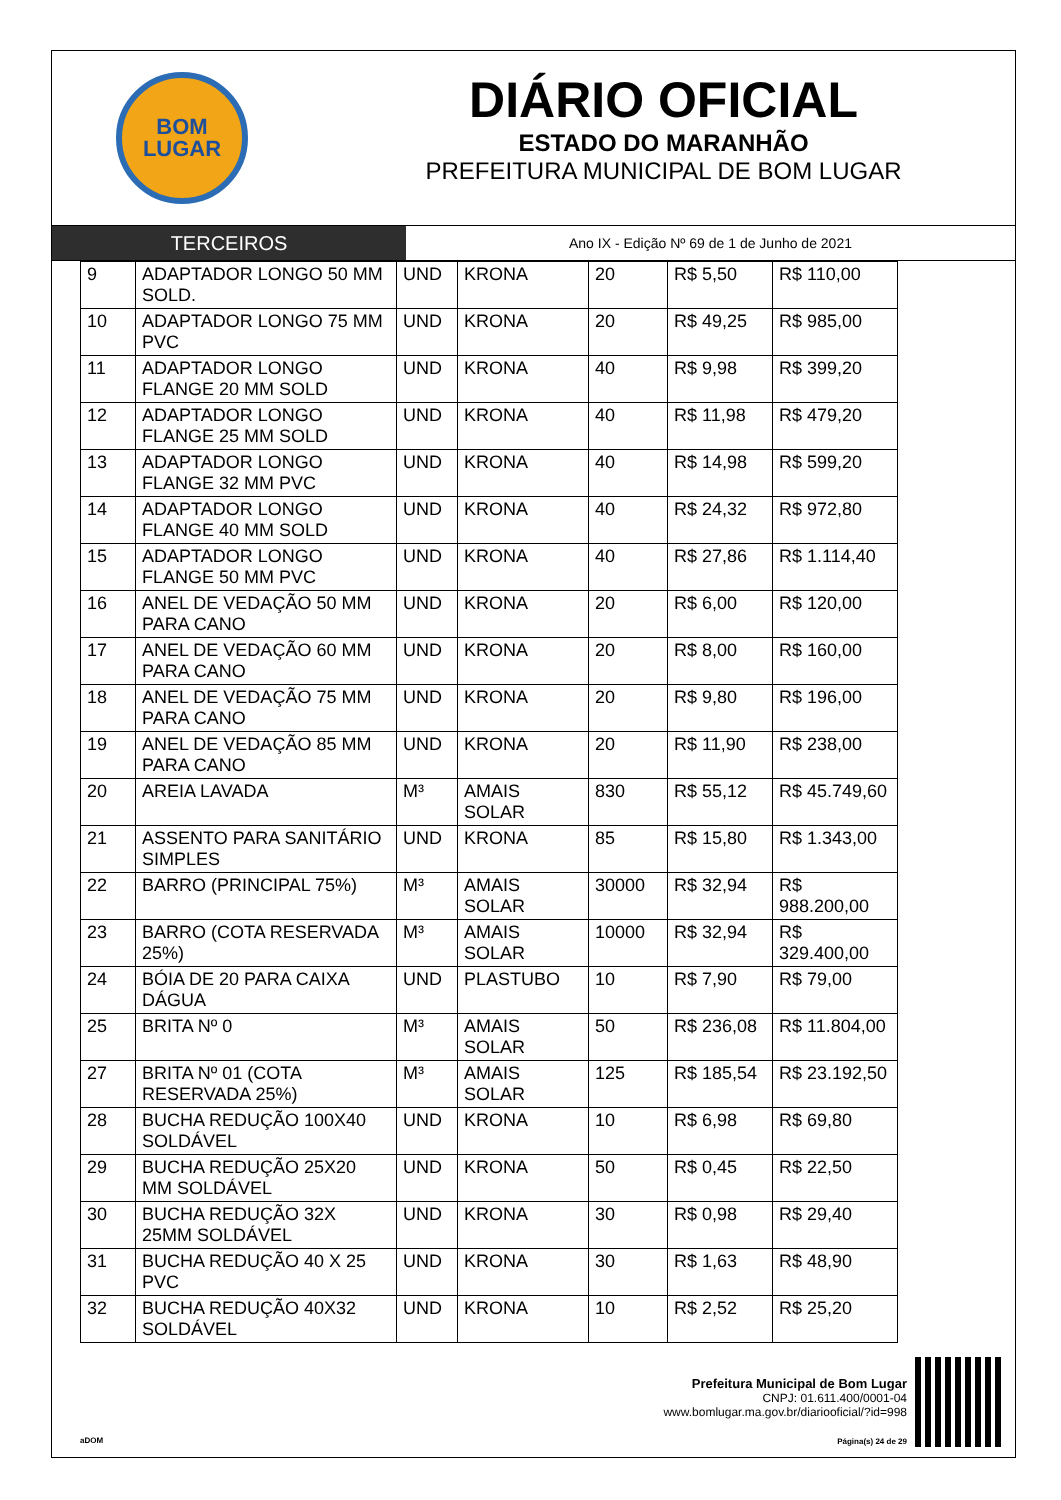BOM
LUGAR
DIÁRIO OFICIAL
ESTADO DO MARANHÃO
PREFEITURA MUNICIPAL DE BOM LUGAR
TERCEIROS
Ano IX - Edição Nº 69 de 1 de Junho de 2021
| 9 | ADAPTADOR LONGO 50 MM SOLD. | UND | KRONA | 20 | R$ 5,50 | R$ 110,00 |
| 10 | ADAPTADOR LONGO 75 MM PVC | UND | KRONA | 20 | R$ 49,25 | R$ 985,00 |
| 11 | ADAPTADOR LONGO FLANGE 20 MM SOLD | UND | KRONA | 40 | R$ 9,98 | R$ 399,20 |
| 12 | ADAPTADOR LONGO FLANGE 25 MM SOLD | UND | KRONA | 40 | R$ 11,98 | R$ 479,20 |
| 13 | ADAPTADOR LONGO FLANGE 32 MM PVC | UND | KRONA | 40 | R$ 14,98 | R$ 599,20 |
| 14 | ADAPTADOR LONGO FLANGE 40 MM SOLD | UND | KRONA | 40 | R$ 24,32 | R$ 972,80 |
| 15 | ADAPTADOR LONGO FLANGE 50 MM PVC | UND | KRONA | 40 | R$ 27,86 | R$ 1.114,40 |
| 16 | ANEL DE VEDAÇÃO 50 MM PARA CANO | UND | KRONA | 20 | R$ 6,00 | R$ 120,00 |
| 17 | ANEL DE VEDAÇÃO 60 MM PARA CANO | UND | KRONA | 20 | R$ 8,00 | R$ 160,00 |
| 18 | ANEL DE VEDAÇÃO 75 MM PARA CANO | UND | KRONA | 20 | R$ 9,80 | R$ 196,00 |
| 19 | ANEL DE VEDAÇÃO 85 MM PARA CANO | UND | KRONA | 20 | R$ 11,90 | R$ 238,00 |
| 20 | AREIA LAVADA | M³ | AMAIS SOLAR | 830 | R$ 55,12 | R$ 45.749,60 |
| 21 | ASSENTO PARA SANITÁRIO SIMPLES | UND | KRONA | 85 | R$ 15,80 | R$ 1.343,00 |
| 22 | BARRO (PRINCIPAL 75%) | M³ | AMAIS SOLAR | 30000 | R$ 32,94 | R$ 988.200,00 |
| 23 | BARRO (COTA RESERVADA 25%) | M³ | AMAIS SOLAR | 10000 | R$ 32,94 | R$ 329.400,00 |
| 24 | BÓIA DE 20 PARA CAIXA DÁGUA | UND | PLASTUBO | 10 | R$ 7,90 | R$ 79,00 |
| 25 | BRITA Nº 0 | M³ | AMAIS SOLAR | 50 | R$ 236,08 | R$ 11.804,00 |
| 27 | BRITA Nº 01 (COTA RESERVADA 25%) | M³ | AMAIS SOLAR | 125 | R$ 185,54 | R$ 23.192,50 |
| 28 | BUCHA REDUÇÃO 100X40 SOLDÁVEL | UND | KRONA | 10 | R$ 6,98 | R$ 69,80 |
| 29 | BUCHA REDUÇÃO 25X20 MM SOLDÁVEL | UND | KRONA | 50 | R$ 0,45 | R$ 22,50 |
| 30 | BUCHA REDUÇÃO 32X 25MM SOLDÁVEL | UND | KRONA | 30 | R$ 0,98 | R$ 29,40 |
| 31 | BUCHA REDUÇÃO 40 X 25 PVC | UND | KRONA | 30 | R$ 1,63 | R$ 48,90 |
| 32 | BUCHA REDUÇÃO 40X32 SOLDÁVEL | UND | KRONA | 10 | R$ 2,52 | R$ 25,20 |
aDOM
Prefeitura Municipal de Bom Lugar
CNPJ: 01.611.400/0001-04
www.bomlugar.ma.gov.br/diariooficial/?id=998
Página(s) 24 de 29